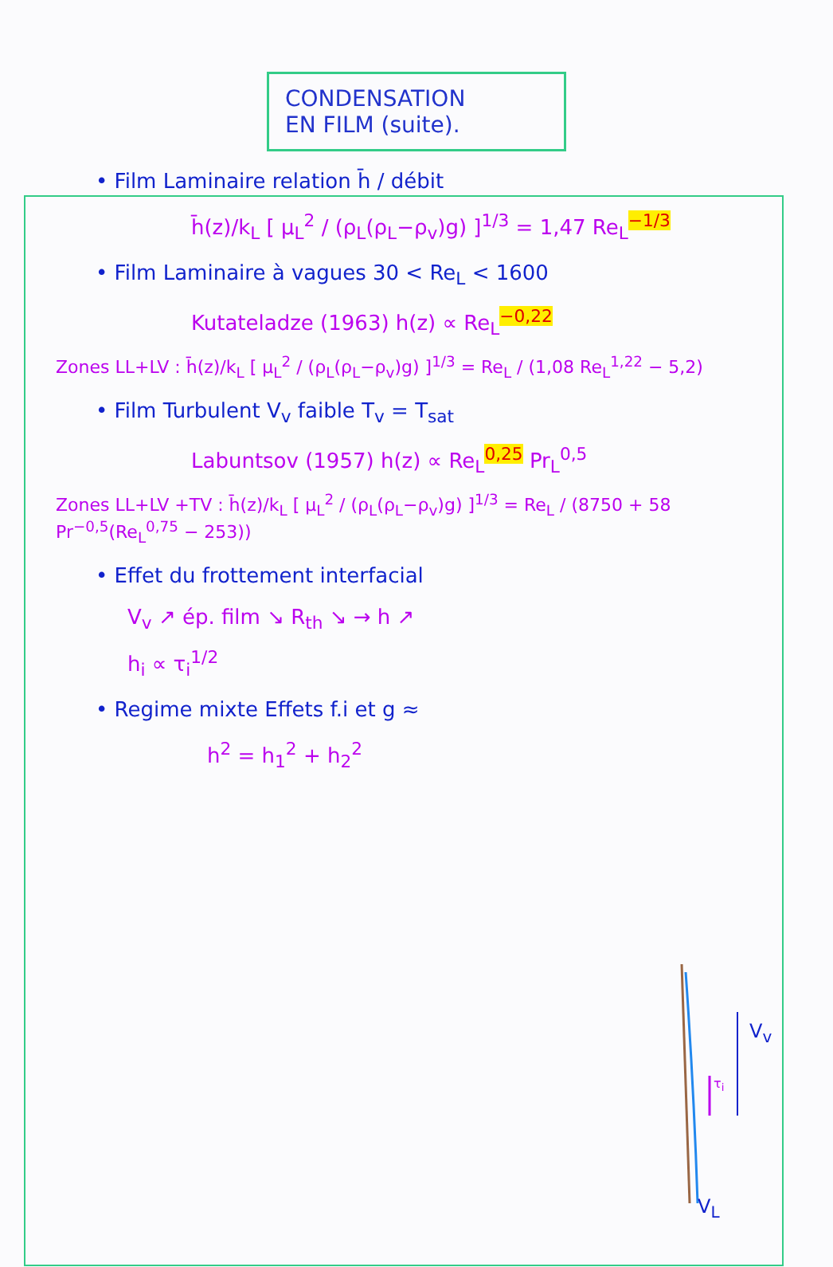CONDENSATION
EN FILM (suite).
• Film Laminaire relation h̄ / débit
h̄(z)/k<sub>L</sub> [ μ<sub>L</sub><sup>2</sup> / (ρ<sub>L</sub>(ρ<sub>L</sub>−ρ<sub>v</sub>)g) ]<sup>1/3</sup> = 1,47 Re<sub>L</sub><sup>−1/3</sup>
• Film Laminaire à vagues 30 < Re<sub>L</sub> < 1600
Kutateladze (1963) h(z) ∝ Re<sub>L</sub><sup>−0,22</sup>
Zones LL+LV : h̄(z)/k<sub>L</sub> [ μ<sub>L</sub><sup>2</sup> / (ρ<sub>L</sub>(ρ<sub>L</sub>−ρ<sub>v</sub>)g) ]<sup>1/3</sup> = Re<sub>L</sub> / (1,08 Re<sub>L</sub><sup>1,22</sup> − 5,2)
• Film Turbulent V<sub>v</sub> faible T<sub>v</sub> = T<sub>sat</sub>
Labuntsov (1957) h(z) ∝ Re<sub>L</sub><sup>0,25</sup> Pr<sub>L</sub><sup>0,5</sup>
Zones LL+LV +TV : h̄(z)/k<sub>L</sub> [ μ<sub>L</sub><sup>2</sup> / (ρ<sub>L</sub>(ρ<sub>L</sub>−ρ<sub>v</sub>)g) ]<sup>1/3</sup> = Re<sub>L</sub> / (8750 + 58 Pr<sup>−0,5</sup>(Re<sub>L</sub><sup>0,75</sup> − 253))
• Effet du frottement interfacial
V<sub>v</sub> ↗ ép. film ↘ R<sub>th</sub> ↘ → h ↗
h<sub>i</sub> ∝ τ<sub>i</sub><sup>1/2</sup>
• Regime mixte Effets f.i et g ≈
h<sup>2</sup> = h<sub>1</sub><sup>2</sup> + h<sub>2</sub><sup>2</sup>
V<sub>v</sub>
τ<sub>i</sub>
V<sub>L</sub>